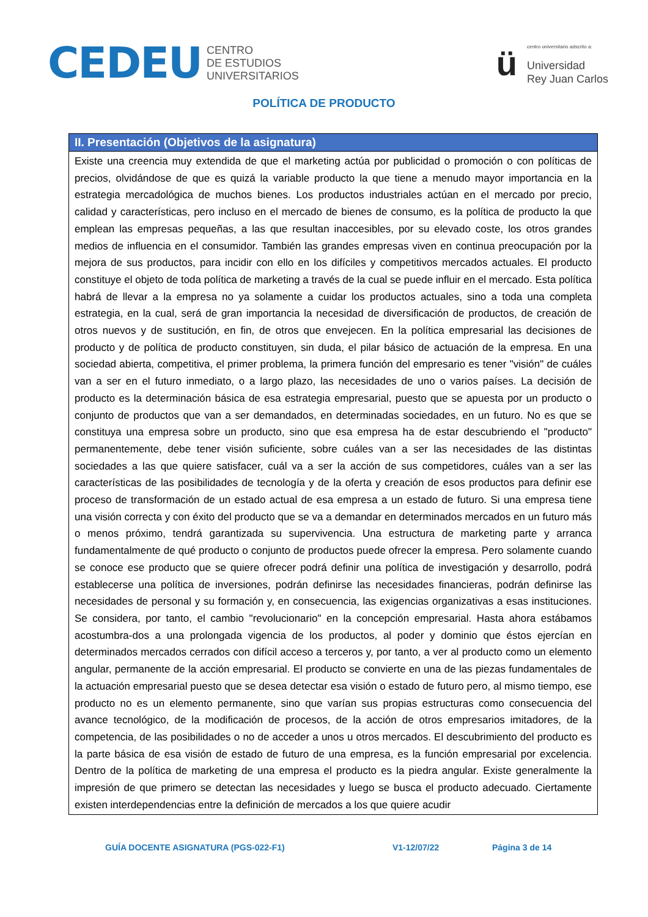CEDEU
CENTRO
DE ESTUDIOS
UNIVERSITARIOS
ü
centro universitario adscrito a:
Universidad
Rey Juan Carlos
POLÍTICA DE PRODUCTO
| II. Presentación (Objetivos de la asignatura) |
| --- |
| Existe una creencia muy extendida de que el marketing actúa por publicidad o promoción o con políticas de precios, olvidándose de que es quizá la variable producto la que tiene a menudo mayor importancia en la estrategia mercadológica de muchos bienes. Los productos industriales actúan en el mercado por precio, calidad y características, pero incluso en el mercado de bienes de consumo, es la política de producto la que emplean las empresas pequeñas, a las que resultan inaccesibles, por su elevado coste, los otros grandes medios de influencia en el consumidor. También las grandes empresas viven en continua preocupación por la mejora de sus productos, para incidir con ello en los difíciles y competitivos mercados actuales. El producto constituye el objeto de toda política de marketing a través de la cual se puede influir en el mercado. Esta política habrá de llevar a la empresa no ya solamente a cuidar los productos actuales, sino a toda una completa estrategia, en la cual, será de gran importancia la necesidad de diversificación de productos, de creación de otros nuevos y de sustitución, en fin, de otros que envejecen. En la política empresarial las decisiones de producto y de política de producto constituyen, sin duda, el pilar básico de actuación de la empresa. En una sociedad abierta, competitiva, el primer problema, la primera función del empresario es tener "visión" de cuáles van a ser en el futuro inmediato, o a largo plazo, las necesidades de uno o varios países. La decisión de producto es la determinación básica de esa estrategia empresarial, puesto que se apuesta por un producto o conjunto de productos que van a ser demandados, en determinadas sociedades, en un futuro. No es que se constituya una empresa sobre un producto, sino que esa empresa ha de estar descubriendo el "producto" permanentemente, debe tener visión suficiente, sobre cuáles van a ser las necesidades de las distintas sociedades a las que quiere satisfacer, cuál va a ser la acción de sus competidores, cuáles van a ser las características de las posibilidades de tecnología y de la oferta y creación de esos productos para definir ese proceso de transformación de un estado actual de esa empresa a un estado de futuro. Si una empresa tiene una visión correcta y con éxito del producto que se va a demandar en determinados mercados en un futuro más o menos próximo, tendrá garantizada su supervivencia. Una estructura de marketing parte y arranca fundamentalmente de qué producto o conjunto de productos puede ofrecer la empresa. Pero solamente cuando se conoce ese producto que se quiere ofrecer podrá definir una política de investigación y desarrollo, podrá establecerse una política de inversiones, podrán definirse las necesidades financieras, podrán definirse las necesidades de personal y su formación y, en consecuencia, las exigencias organizativas a esas instituciones. Se considera, por tanto, el cambio "revolucionario" en la concepción empresarial. Hasta ahora estábamos acostumbra-dos a una prolongada vigencia de los productos, al poder y dominio que éstos ejercían en determinados mercados cerrados con difícil acceso a terceros y, por tanto, a ver al producto como un elemento angular, permanente de la acción empresarial. El producto se convierte en una de las piezas fundamentales de la actuación empresarial puesto que se desea detectar esa visión o estado de futuro pero, al mismo tiempo, ese producto no es un elemento permanente, sino que varían sus propias estructuras como consecuencia del avance tecnológico, de la modificación de procesos, de la acción de otros empresarios imitadores, de la competencia, de las posibilidades o no de acceder a unos u otros mercados. El descubrimiento del producto es la parte básica de esa visión de estado de futuro de una empresa, es la función empresarial por excelencia. Dentro de la política de marketing de una empresa el producto es la piedra angular. Existe generalmente la impresión de que primero se detectan las necesidades y luego se busca el producto adecuado. Ciertamente existen interdependencias entre la definición de mercados a los que quiere acudir |
GUÍA DOCENTE ASIGNATURA (PGS-022-F1) V1-12/07/22 Página 3 de 14